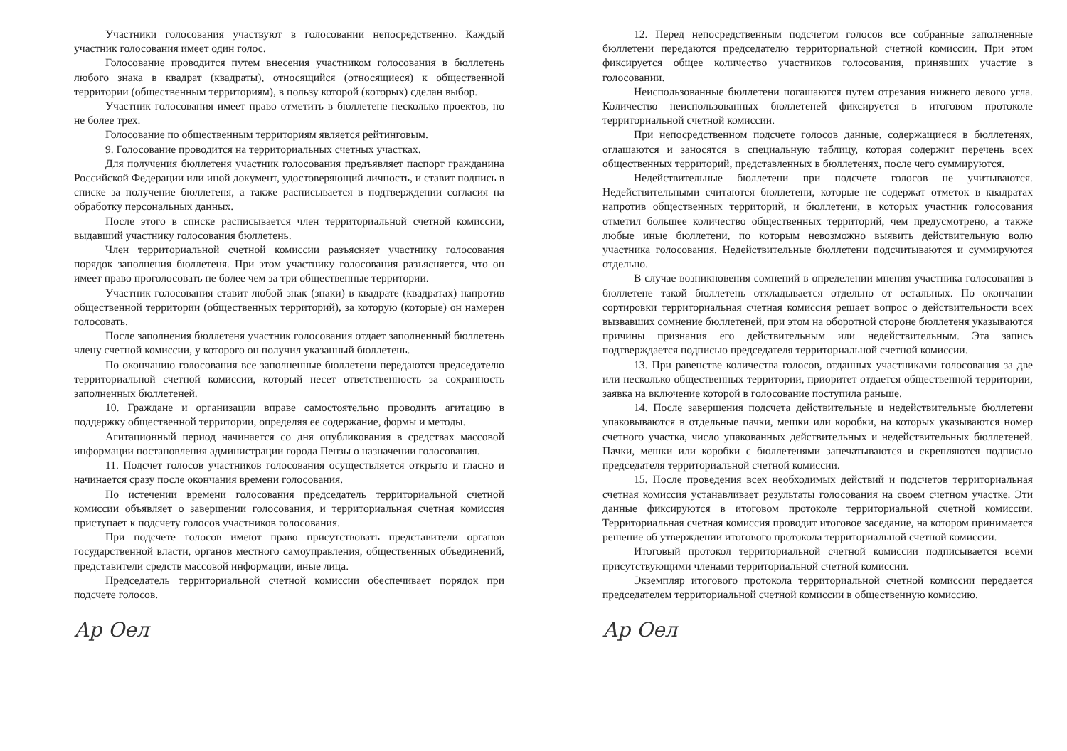Участники голосования участвуют в голосовании непосредственно. Каждый участник голосования имеет один голос.
Голосование проводится путем внесения участником голосования в бюллетень любого знака в квадрат (квадраты), относящийся (относящиеся) к общественной территории (общественным территориям), в пользу которой (которых) сделан выбор.
Участник голосования имеет право отметить в бюллетене несколько проектов, но не более трех.
Голосование по общественным территориям является рейтинговым.
9. Голосование проводится на территориальных счетных участках.
Для получения бюллетеня участник голосования предъявляет паспорт гражданина Российской Федерации или иной документ, удостоверяющий личность, и ставит подпись в списке за получение бюллетеня, а также расписывается в подтверждении согласия на обработку персональных данных.
После этого в списке расписывается член территориальной счетной комиссии, выдавший участнику голосования бюллетень.
Член территориальной счетной комиссии разъясняет участнику голосования порядок заполнения бюллетеня. При этом участнику голосования разъясняется, что он имеет право проголосовать не более чем за три общественные территории.
Участник голосования ставит любой знак (знаки) в квадрате (квадратах) напротив общественной территории (общественных территорий), за которую (которые) он намерен голосовать.
После заполнения бюллетеня участник голосования отдает заполненный бюллетень члену счетной комиссии, у которого он получил указанный бюллетень.
По окончанию голосования все заполненные бюллетени передаются председателю территориальной счетной комиссии, который несет ответственность за сохранность заполненных бюллетеней.
10. Граждане и организации вправе самостоятельно проводить агитацию в поддержку общественной территории, определяя ее содержание, формы и методы.
Агитационный период начинается со дня опубликования в средствах массовой информации постановления администрации города Пензы о назначении голосования.
11. Подсчет голосов участников голосования осуществляется открыто и гласно и начинается сразу после окончания времени голосования.
По истечении времени голосования председатель территориальной счетной комиссии объявляет о завершении голосования, и территориальная счетная комиссия приступает к подсчету голосов участников голосования.
При подсчете голосов имеют право присутствовать представители органов государственной власти, органов местного самоуправления, общественных объединений, представители средств массовой информации, иные лица.
Председатель территориальной счетной комиссии обеспечивает порядок при подсчете голосов.
Ар Оел
12. Перед непосредственным подсчетом голосов все собранные заполненные бюллетени передаются председателю территориальной счетной комиссии. При этом фиксируется общее количество участников голосования, принявших участие в голосовании.
Неиспользованные бюллетени погашаются путем отрезания нижнего левого угла. Количество неиспользованных бюллетеней фиксируется в итоговом протоколе территориальной счетной комиссии.
При непосредственном подсчете голосов данные, содержащиеся в бюллетенях, оглашаются и заносятся в специальную таблицу, которая содержит перечень всех общественных территорий, представленных в бюллетенях, после чего суммируются.
Недействительные бюллетени при подсчете голосов не учитываются. Недействительными считаются бюллетени, которые не содержат отметок в квадратах напротив общественных территорий, и бюллетени, в которых участник голосования отметил большее количество общественных территорий, чем предусмотрено, а также любые иные бюллетени, по которым невозможно выявить действительную волю участника голосования. Недействительные бюллетени подсчитываются и суммируются отдельно.
В случае возникновения сомнений в определении мнения участника голосования в бюллетене такой бюллетень откладывается отдельно от остальных. По окончании сортировки территориальная счетная комиссия решает вопрос о действительности всех вызвавших сомнение бюллетеней, при этом на оборотной стороне бюллетеня указываются причины признания его действительным или недействительным. Эта запись подтверждается подписью председателя территориальной счетной комиссии.
13. При равенстве количества голосов, отданных участниками голосования за две или несколько общественных территории, приоритет отдается общественной территории, заявка на включение которой в голосование поступила раньше.
14. После завершения подсчета действительные и недействительные бюллетени упаковываются в отдельные пачки, мешки или коробки, на которых указываются номер счетного участка, число упакованных действительных и недействительных бюллетеней. Пачки, мешки или коробки с бюллетенями запечатываются и скрепляются подписью председателя территориальной счетной комиссии.
15. После проведения всех необходимых действий и подсчетов территориальная счетная комиссия устанавливает результаты голосования на своем счетном участке. Эти данные фиксируются в итоговом протоколе территориальной счетной комиссии. Территориальная счетная комиссия проводит итоговое заседание, на котором принимается решение об утверждении итогового протокола территориальной счетной комиссии.
Итоговый протокол территориальной счетной комиссии подписывается всеми присутствующими членами территориальной счетной комиссии.
Экземпляр итогового протокола территориальной счетной комиссии передается председателем территориальной счетной комиссии в общественную комиссию.
Ар Оел